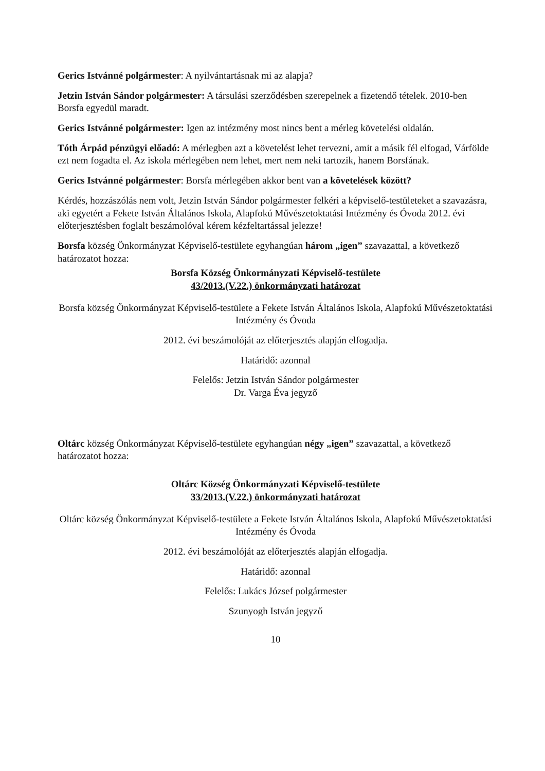Gerics Istvánné polgármester: A nyilvántartásnak mi az alapja?
Jetzin István Sándor polgármester: A társulási szerződésben szerepelnek a fizetendő tételek. 2010-ben Borsfa egyedül maradt.
Gerics Istvánné polgármester: Igen az intézmény most nincs bent a mérleg követelési oldalán.
Tóth Árpád pénzügyi előadó: A mérlegben azt a követelést lehet tervezni, amit a másik fél elfogad, Várfölde ezt nem fogadta el. Az iskola mérlegében nem lehet, mert nem neki tartozik, hanem Borsfának.
Gerics Istvánné polgármester: Borsfa mérlegében akkor bent van a követelések között?
Kérdés, hozzászólás nem volt, Jetzin István Sándor polgármester felkéri a képviselő-testületeket a szavazásra, aki egyetért a Fekete István Általános Iskola, Alapfokú Művészetoktatási Intézmény és Óvoda 2012. évi előterjesztésben foglalt beszámolóval kérem kézfeltartással jelezze!
Borsfa község Önkormányzat Képviselő-testülete egyhangúan három „igen” szavazattal, a következő határozatot hozza:
Borsfa Község Önkormányzati Képviselő-testülete
43/2013.(V.22.) önkormányzati határozat
Borsfa község Önkormányzat Képviselő-testülete a Fekete István Általános Iskola, Alapfokú Művészetoktatási Intézmény és Óvoda
2012. évi beszámolóját az előterjesztés alapján elfogadja.
Határidő: azonnal
Felelős: Jetzin István Sándor polgármester
Dr. Varga Éva jegyző
Oltárc község Önkormányzat Képviselő-testülete egyhangúan négy „igen” szavazattal, a következő határozatot hozza:
Oltárc Község Önkormányzati Képviselő-testülete
33/2013.(V.22.) önkormányzati határozat
Oltárc község Önkormányzat Képviselő-testülete a Fekete István Általános Iskola, Alapfokú Művészetoktatási Intézmény és Óvoda
2012. évi beszámolóját az előterjesztés alapján elfogadja.
Határidő: azonnal
Felelős: Lukács József polgármester
Szunyogh István jegyző
10